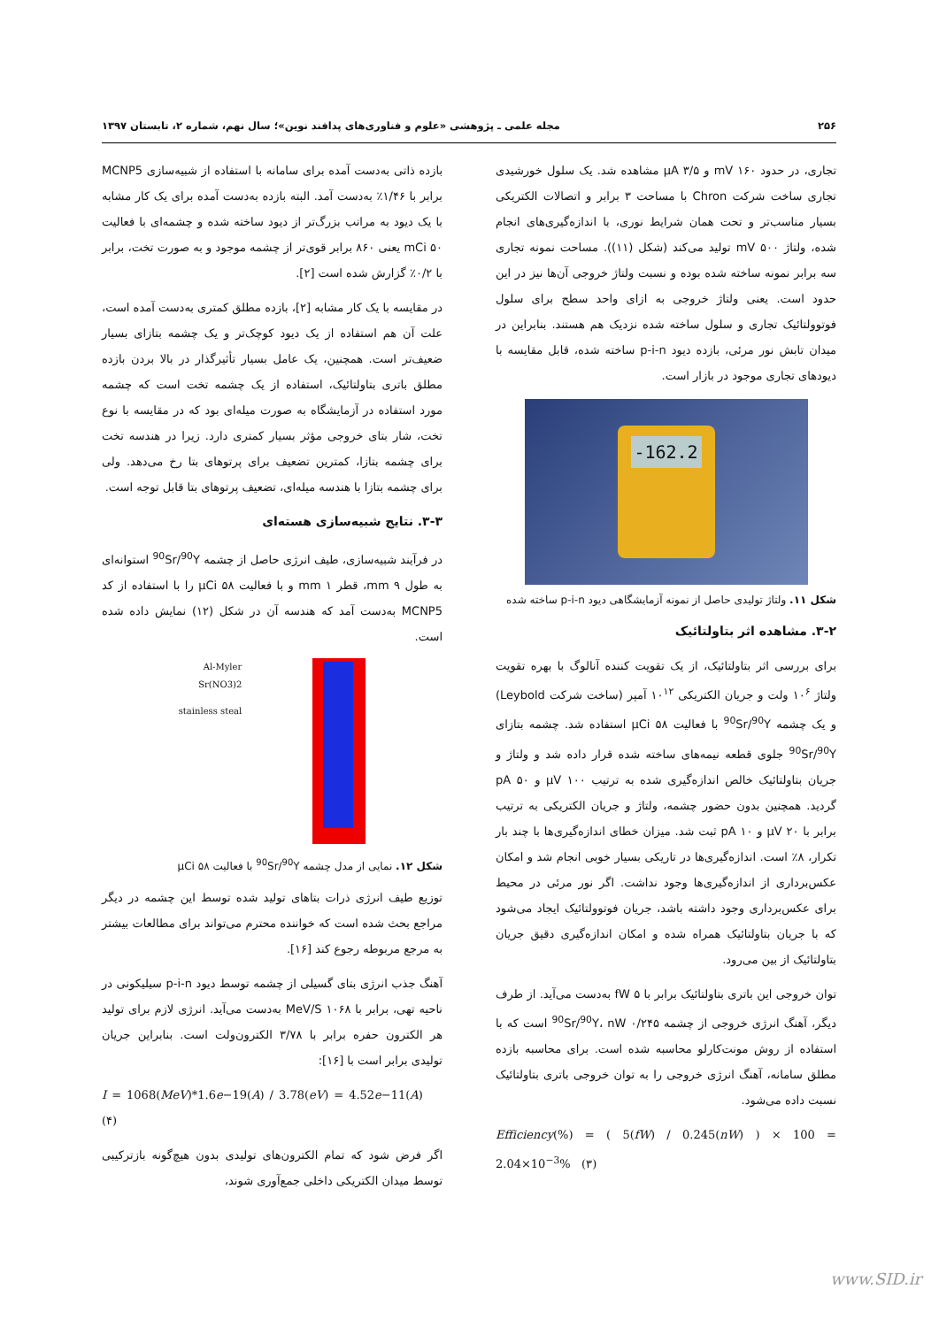۲۵۶ مجله علمی ـ پژوهشی «علوم و فناوری‌های پدافند نوین»؛ سال نهم، شماره ۲، تابستان ۱۳۹۷
تجاری، در حدود mV ۱۶۰ و µA ۳/۵ مشاهده شد. یک سلول خورشیدی تجاری ساخت شرکت Chron با مساحت ۳ برابر و اتصالات الکتریکی بسیار مناسب‌تر و تحت همان شرایط نوری، با اندازه‌گیری‌های انجام شده، ولتاژ mV ۵۰۰ تولید می‌کند (شکل (۱۱)). مساحت نمونه تجاری سه برابر نمونه ساخته شده بوده و نسبت ولتاژ خروجی آن‌ها نیز در این حدود است. یعنی ولتاژ خروجی به ازای واحد سطح برای سلول فوتوولتائیک تجاری و سلول ساخته شده نزدیک هم هستند. بنابراین در میدان تابش نور مرئی، بازده دیود p-i-n ساخته شده، قابل مقایسه با دیودهای تجاری موجود در بازار است.
-162.2
شکل ۱۱. ولتاژ تولیدی حاصل از نمونه آزمایشگاهی دیود p-i-n ساخته شده
۳-۲. مشاهده اثر بتاولتائیک
برای بررسی اثر بتاولتائیک، از یک تقویت کننده آنالوگ با بهره تقویت ولتاژ ۱۰<sup>۶</sup> ولت و جریان الکتریکی ۱۰<sup>۱۲</sup> آمپر (ساخت شرکت Leybold) و یک چشمه <sup>90</sup>Sr/<sup>90</sup>Y با فعالیت µCi ۵۸ استفاده شد. چشمه بتازای <sup>90</sup>Sr/<sup>90</sup>Y جلوی قطعه نیمه‌های ساخته شده قرار داده شد و ولتاژ و جریان بتاولتائیک خالص اندازه‌گیری شده به ترتیب µV ۱۰۰ و pA ۵۰ گردید. همچنین بدون حضور چشمه، ولتاژ و جریان الکتریکی به ترتیب برابر با µV ۲۰ و pA ۱۰ ثبت شد. میزان خطای اندازه‌گیری‌ها با چند بار تکرار، ۸٪ است. اندازه‌گیری‌ها در تاریکی بسیار خوبی انجام شد و امکان عکس‌برداری از اندازه‌گیری‌ها وجود نداشت. اگر نور مرئی در محیط برای عکس‌برداری وجود داشته باشد، جریان فوتوولتائیک ایجاد می‌شود که با جریان بتاولتائیک همراه شده و امکان اندازه‌گیری دقیق جریان بتاولتائیک از بین می‌رود.
توان خروجی این باتری بتاولتائیک برابر با fW ۵ به‌دست می‌آید. از طرف دیگر، آهنگ انرژی خروجی از چشمه <sup>90</sup>Sr/<sup>90</sup>Y، nW ۰/۲۴۵ است که با استفاده از روش مونت‌کارلو محاسبه شده است. برای محاسبه بازده مطلق سامانه، آهنگ انرژی خروجی را به توان خروجی باتری بتاولتائیک نسبت داده می‌شود.
Efficiency(%) = ( 5(fW) / 0.245(nW) ) × 100 = 2.04×10<sup>−3</sup>% (۳)
بازده ذاتی به‌دست آمده برای سامانه با استفاده از شبیه‌سازی MCNP5 برابر با ۱/۴۶٪ به‌دست آمد. البته بازده به‌دست آمده برای یک کار مشابه با یک دیود به مراتب بزرگ‌تر از دیود ساخته شده و چشمه‌ای با فعالیت mCi ۵۰ یعنی ۸۶۰ برابر قوی‌تر از چشمه موجود و به صورت تخت، برابر با ۰/۲٪ گزارش شده است [۲].
در مقایسه با یک کار مشابه [۲]، بازده مطلق کمتری به‌دست آمده است، علت آن هم استفاده از یک دیود کوچک‌تر و یک چشمه بتازای بسیار ضعیف‌تر است. همچنین، یک عامل بسیار تأثیرگذار در بالا بردن بازده مطلق باتری بتاولتائیک، استفاده از یک چشمه تخت است که چشمه مورد استفاده در آزمایشگاه به صورت میله‌ای بود که در مقایسه با نوع تخت، شار بتای خروجی مؤثر بسیار کمتری دارد. زیرا در هندسه تخت برای چشمه بتازا، کمترین تضعیف برای پرتوهای بتا رخ می‌دهد. ولی برای چشمه بتازا با هندسه میله‌ای، تضعیف پرتوهای بتا قابل توجه است.
۳-۳. نتایج شبیه‌سازی هسته‌ای
در فرآیند شبیه‌سازی، طیف انرژی حاصل از چشمه <sup>90</sup>Sr/<sup>90</sup>Y استوانه‌ای به طول mm ۹، قطر mm ۱ و با فعالیت µCi ۵۸ را با استفاده از کد MCNP5 به‌دست آمد که هندسه آن در شکل (۱۲) نمایش داده شده است.
Al-Myler
Sr(NO3)2
stainless steal
شکل ۱۲. نمایی از مدل چشمه <sup>90</sup>Sr/<sup>90</sup>Y با فعالیت µCi ۵۸
توزیع طیف انرژی ذرات بتاهای تولید شده توسط این چشمه در دیگر مراجع بحث شده است که خواننده محترم می‌تواند برای مطالعات بیشتر به مرجع مربوطه رجوع کند [۱۶].
آهنگ جذب انرژی بتای گسیلی از چشمه توسط دیود p-i-n سیلیکونی در ناحیه تهی، برابر با MeV/S ۱۰۶۸ به‌دست می‌آید. انرژی لازم برای تولید هر الکترون حفره برابر با ۳/۷۸ الکترون‌ولت است. بنابراین جریان تولیدی برابر است با [۱۶]:
I = 1068(MeV)*1.6e−19(A) / 3.78(eV) = 4.52e−11(A) (۴)
اگر فرض شود که تمام الکترون‌های تولیدی بدون هیچ‌گونه بازترکیبی توسط میدان الکتریکی داخلی جمع‌آوری شوند،
www.SID.ir